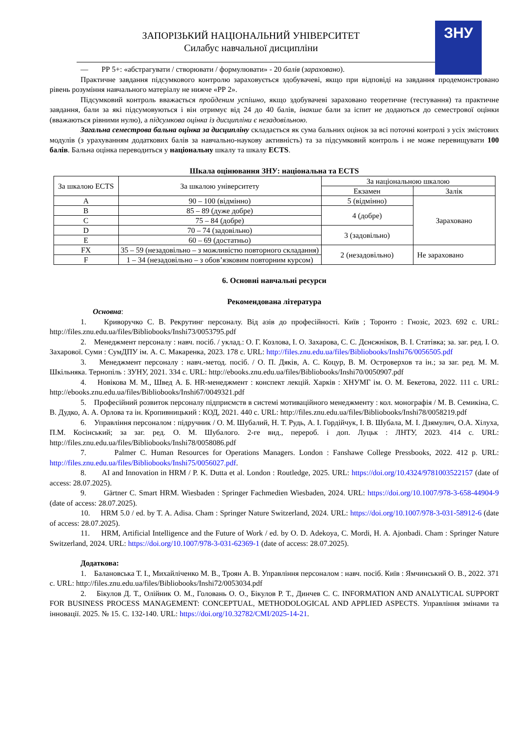ЗНУ
ЗАПОРІЗЬКИЙ НАЦІОНАЛЬНИЙ УНІВЕРСИТЕТ
Силабус навчальної дисципліни
— РР 5+: «абстрагувати / створювати / формулювати» - 20 балів (зараховано).
Практичне завдання підсумкового контролю зараховується здобувачеві, якщо при відповіді на завдання продемонстровано рівень розуміння навчального матеріалу не нижче «РР 2».
Підсумковий контроль вважається пройденим успішно, якщо здобувачеві зараховано теоретичне (тестування) та практичне завдання, бали за які підсумовуються і він отримує від 24 до 40 балів, інакше бали за іспит не додаються до семестрової оцінки (вважаються рівними нулю), а підсумкова оцінка із дисципліни є незадовільною.
Загальна семестрова бальна оцінка за дисципліну складається як сума бальних оцінок за всі поточні контролі з усіх змістових модулів (з урахуванням додаткових балів за навчально-наукову активність) та за підсумковий контроль і не може перевищувати 100 балів. Бальна оцінка переводиться у національну шкалу та шкалу ECTS.
Шкала оцінювання ЗНУ: національна та ECTS
| За шкалою ECTS | За шкалою університету | За національною шкалою | |
| --- | --- | --- | --- |
| | | Екзамен | Залік |
| A | 90 – 100 (відмінно) | 5 (відмінно) | Зараховано |
| B | 85 – 89 (дуже добре) | 4 (добре) | |
| C | 75 – 84 (добре) | | |
| D | 70 – 74 (задовільно) | 3 (задовільно) | |
| E | 60 – 69 (достатньо) | | |
| FX | 35 – 59 (незадовільно – з можливістю повторного складання) | 2 (незадовільно) | Не зараховано |
| F | 1 – 34 (незадовільно – з обов’язковим повторним курсом) | | |
6. Основні навчальні ресурси
Рекомендована література
Основна:
1. Криворучко С. В. Рекрутинг персоналу. Від азів до професійності. Київ ; Торонто : Гнозіс, 2023. 692 с. URL: http://files.znu.edu.ua/files/Bibliobooks/Inshi73/0053795.pdf
2. Менеджмент персоналу : навч. посіб. / уклад.: О. Г. Козлова, І. О. Захарова, С. С. Дєнєжніков, В. І. Статівка; за. заг. ред. І. О. Захарової. Суми : СумДПУ ім. А. С. Макаренка, 2023. 178 с. URL: http://files.znu.edu.ua/files/Bibliobooks/Inshi76/0056505.pdf
3. Менеджмент персоналу : навч.-метод. посіб. / О. П. Дяків, А. С. Коцур, В. М. Островерхов та ін.; за заг. ред. М. М. Шкільняка. Тернопіль : ЗУНУ, 2021. 334 с. URL: http://ebooks.znu.edu.ua/files/Bibliobooks/Inshi70/0050907.pdf
4. Новікова М. М., Швед А. Б. HR-менеджмент : конспект лекцій. Харків : ХНУМГ ім. О. М. Бекетова, 2022. 111 с. URL: http://ebooks.znu.edu.ua/files/Bibliobooks/Inshi67/0049321.pdf
5. Професійний розвиток персоналу підприємств в системі мотиваційного менеджменту : кол. монографія / М. В. Семикіна, С. В. Дудко, А. А. Орлова та ін. Кропивницький : КОД, 2021. 440 с. URL: http://files.znu.edu.ua/files/Bibliobooks/Inshi78/0058219.pdf
6. Управління персоналом : підручник / О. М. Шубалий, Н. Т. Рудь, А. І. Гордійчук, І. В. Шубала, М. І. Дзямулич, О.А. Хілуха, П.М. Косінський; за заг. ред. О. М. Шубалого. 2-ге вид., перероб. і доп. Луцьк : ЛНТУ, 2023. 414 с. URL: http://files.znu.edu.ua/files/Bibliobooks/Inshi78/0058086.pdf
7. Palmer C. Human Resources for Operations Managers. London : Fanshawe College Pressbooks, 2022. 412 p. URL: http://files.znu.edu.ua/files/Bibliobooks/Inshi75/0056027.pdf.
8. AI and Innovation in HRM / P. K. Dutta et al. London : Routledge, 2025. URL: https://doi.org/10.4324/9781003522157 (date of access: 28.07.2025).
9. Gärtner C. Smart HRM. Wiesbaden : Springer Fachmedien Wiesbaden, 2024. URL: https://doi.org/10.1007/978-3-658-44904-9 (date of access: 28.07.2025).
10. HRM 5.0 / ed. by T. A. Adisa. Cham : Springer Nature Switzerland, 2024. URL: https://doi.org/10.1007/978-3-031-58912-6 (date of access: 28.07.2025).
11. HRM, Artificial Intelligence and the Future of Work / ed. by O. D. Adekoya, C. Mordi, H. A. Ajonbadi. Cham : Springer Nature Switzerland, 2024. URL: https://doi.org/10.1007/978-3-031-62369-1 (date of access: 28.07.2025).
Додаткова:
1. Балановська Т. І., Михайліченко М. В., Троян А. В. Управління персоналом : навч. посіб. Київ : Ямчинський О. В., 2022. 371 с. URL: http://files.znu.edu.ua/files/Bibliobooks/Inshi72/0053034.pdf
2. Бікулов Д. Т., Олійник О. М., Головань О. О., Бікулов Р. Т., Динчев С. С. INFORMATION AND ANALYTICAL SUPPORT FOR BUSINESS PROCESS MANAGEMENT: CONCEPTUAL, METHODOLOGICAL AND APPLIED ASPECTS. Управління змінами та інновації. 2025. № 15. С. 132-140. URL: https://doi.org/10.32782/CMI/2025-14-21.